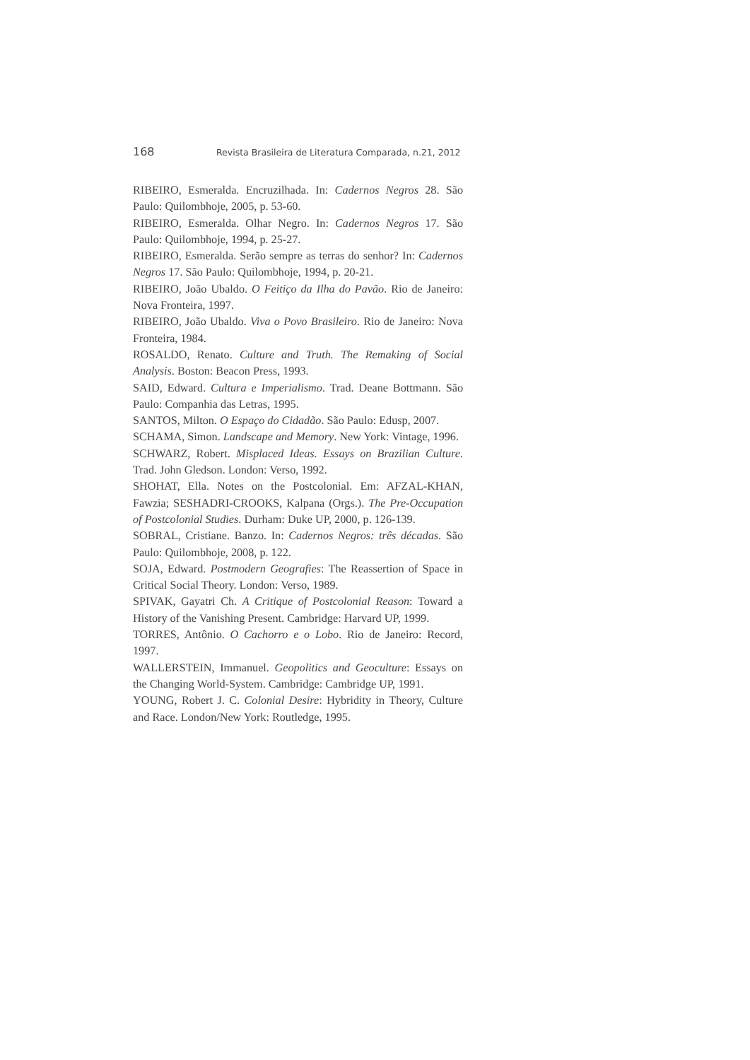168 Revista Brasileira de Literatura Comparada, n.21, 2012
RIBEIRO, Esmeralda. Encruzilhada. In: Cadernos Negros 28. São Paulo: Quilombhoje, 2005, p. 53-60.
RIBEIRO, Esmeralda. Olhar Negro. In: Cadernos Negros 17. São Paulo: Quilombhoje, 1994, p. 25-27.
RIBEIRO, Esmeralda. Serão sempre as terras do senhor? In: Cadernos Negros 17. São Paulo: Quilombhoje, 1994, p. 20-21.
RIBEIRO, João Ubaldo. O Feitiço da Ilha do Pavão. Rio de Janeiro: Nova Fronteira, 1997.
RIBEIRO, João Ubaldo. Viva o Povo Brasileiro. Rio de Janeiro: Nova Fronteira, 1984.
ROSALDO, Renato. Culture and Truth. The Remaking of Social Analysis. Boston: Beacon Press, 1993.
SAID, Edward. Cultura e Imperialismo. Trad. Deane Bottmann. São Paulo: Companhia das Letras, 1995.
SANTOS, Milton. O Espaço do Cidadão. São Paulo: Edusp, 2007.
SCHAMA, Simon. Landscape and Memory. New York: Vintage, 1996.
SCHWARZ, Robert. Misplaced Ideas. Essays on Brazilian Culture. Trad. John Gledson. London: Verso, 1992.
SHOHAT, Ella. Notes on the Postcolonial. Em: AFZAL-KHAN, Fawzia; SESHADRI-CROOKS, Kalpana (Orgs.). The Pre-Occupation of Postcolonial Studies. Durham: Duke UP, 2000, p. 126-139.
SOBRAL, Cristiane. Banzo. In: Cadernos Negros: três décadas. São Paulo: Quilombhoje, 2008, p. 122.
SOJA, Edward. Postmodern Geografies: The Reassertion of Space in Critical Social Theory. London: Verso, 1989.
SPIVAK, Gayatri Ch. A Critique of Postcolonial Reason: Toward a History of the Vanishing Present. Cambridge: Harvard UP, 1999.
TORRES, Antônio. O Cachorro e o Lobo. Rio de Janeiro: Record, 1997.
WALLERSTEIN, Immanuel. Geopolitics and Geoculture: Essays on the Changing World-System. Cambridge: Cambridge UP, 1991.
YOUNG, Robert J. C. Colonial Desire: Hybridity in Theory, Culture and Race. London/New York: Routledge, 1995.